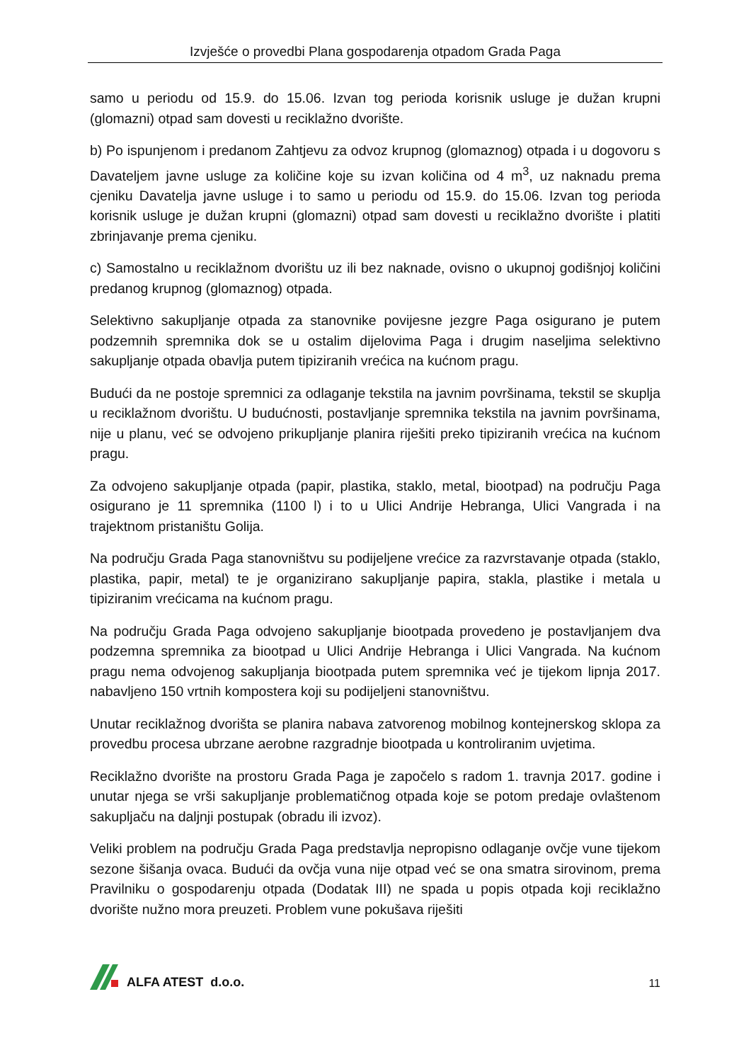Izvješće o provedbi Plana gospodarenja otpadom Grada Paga
samo u periodu od 15.9. do 15.06. Izvan tog perioda korisnik usluge je dužan krupni (glomazni) otpad sam dovesti u reciklažno dvorište.
b) Po ispunjenom i predanom Zahtjevu za odvoz krupnog (glomaznog) otpada i u dogovoru s Davateljem javne usluge za količine koje su izvan količina od 4 m<sup>3</sup>, uz naknadu prema cjeniku Davatelja javne usluge i to samo u periodu od 15.9. do 15.06. Izvan tog perioda korisnik usluge je dužan krupni (glomazni) otpad sam dovesti u reciklažno dvorište i platiti zbrinjavanje prema cjeniku.
c) Samostalno u reciklažnom dvorištu uz ili bez naknade, ovisno o ukupnoj godišnjoj količini predanog krupnog (glomaznog) otpada.
Selektivno sakupljanje otpada za stanovnike povijesne jezgre Paga osigurano je putem podzemnih spremnika dok se u ostalim dijelovima Paga i drugim naseljima selektivno sakupljanje otpada obavlja putem tipiziranih vrećica na kućnom pragu.
Budući da ne postoje spremnici za odlaganje tekstila na javnim površinama, tekstil se skuplja u reciklažnom dvorištu. U budućnosti, postavljanje spremnika tekstila na javnim površinama, nije u planu, već se odvojeno prikupljanje planira riješiti preko tipiziranih vrećica na kućnom pragu.
Za odvojeno sakupljanje otpada (papir, plastika, staklo, metal, biootpad) na području Paga osigurano je 11 spremnika (1100 l) i to u Ulici Andrije Hebranga, Ulici Vangrada i na trajektnom pristaništu Golija.
Na području Grada Paga stanovništvu su podijeljene vrećice za razvrstavanje otpada (staklo, plastika, papir, metal) te je organizirano sakupljanje papira, stakla, plastike i metala u tipiziranim vrećicama na kućnom pragu.
Na području Grada Paga odvojeno sakupljanje biootpada provedeno je postavljanjem dva podzemna spremnika za biootpad u Ulici Andrije Hebranga i Ulici Vangrada. Na kućnom pragu nema odvojenog sakupljanja biootpada putem spremnika već je tijekom lipnja 2017. nabavljeno 150 vrtnih kompostera koji su podijeljeni stanovništvu.
Unutar reciklažnog dvorišta se planira nabava zatvorenog mobilnog kontejnerskog sklopa za provedbu procesa ubrzane aerobne razgradnje biootpada u kontroliranim uvjetima.
Reciklažno dvorište na prostoru Grada Paga je započelo s radom 1. travnja 2017. godine i unutar njega se vrši sakupljanje problematičnog otpada koje se potom predaje ovlaštenom sakupljaču na daljnji postupak (obradu ili izvoz).
Veliki problem na području Grada Paga predstavlja nepropisno odlaganje ovčje vune tijekom sezone šišanja ovaca. Budući da ovčja vuna nije otpad već se ona smatra sirovinom, prema Pravilniku o gospodarenju otpada (Dodatak III) ne spada u popis otpada koji reciklažno dvorište nužno mora preuzeti. Problem vune pokušava riješiti
ALFA ATEST d.o.o.
11